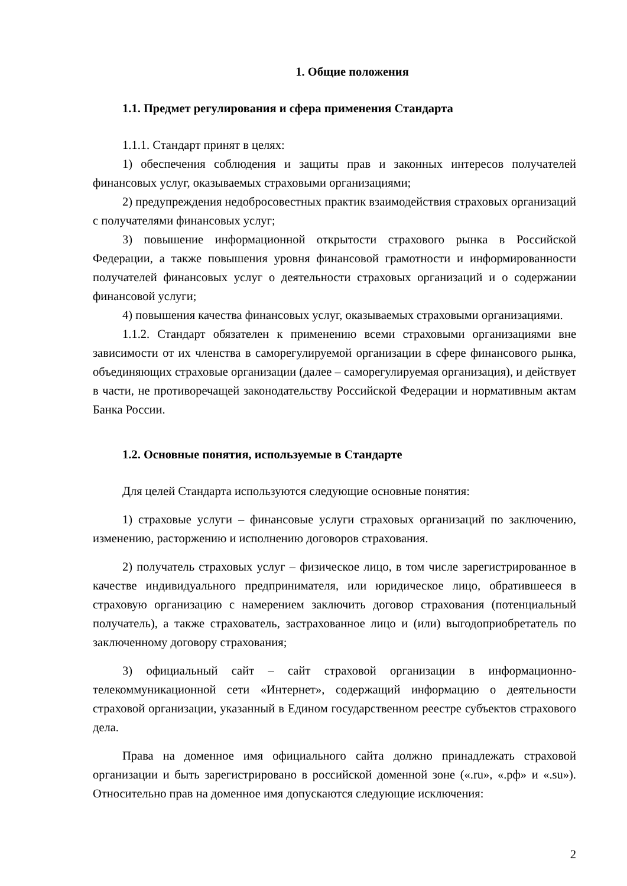1. Общие положения
1.1. Предмет регулирования и сфера применения Стандарта
1.1.1. Стандарт принят в целях:
1) обеспечения соблюдения и защиты прав и законных интересов получателей финансовых услуг, оказываемых страховыми организациями;
2) предупреждения недобросовестных практик взаимодействия страховых организаций с получателями финансовых услуг;
3) повышение информационной открытости страхового рынка в Российской Федерации, а также повышения уровня финансовой грамотности и информированности получателей финансовых услуг о деятельности страховых организаций и о содержании финансовой услуги;
4) повышения качества финансовых услуг, оказываемых страховыми организациями.
1.1.2. Стандарт обязателен к применению всеми страховыми организациями вне зависимости от их членства в саморегулируемой организации в сфере финансового рынка, объединяющих страховые организации (далее – саморегулируемая организация), и действует в части, не противоречащей законодательству Российской Федерации и нормативным актам Банка России.
1.2. Основные понятия, используемые в Стандарте
Для целей Стандарта используются следующие основные понятия:
1) страховые услуги – финансовые услуги страховых организаций по заключению, изменению, расторжению и исполнению договоров страхования.
2) получатель страховых услуг – физическое лицо, в том числе зарегистрированное в качестве индивидуального предпринимателя, или юридическое лицо, обратившееся в страховую организацию с намерением заключить договор страхования (потенциальный получатель), а также страхователь, застрахованное лицо и (или) выгодоприобретатель по заключенному договору страхования;
3) официальный сайт – сайт страховой организации в информационно-телекоммуникационной сети «Интернет», содержащий информацию о деятельности страховой организации, указанный в Едином государственном реестре субъектов страхового дела.
Права на доменное имя официального сайта должно принадлежать страховой организации и быть зарегистрировано в российской доменной зоне («.ru», «.рф» и «.su»). Относительно прав на доменное имя допускаются следующие исключения:
2